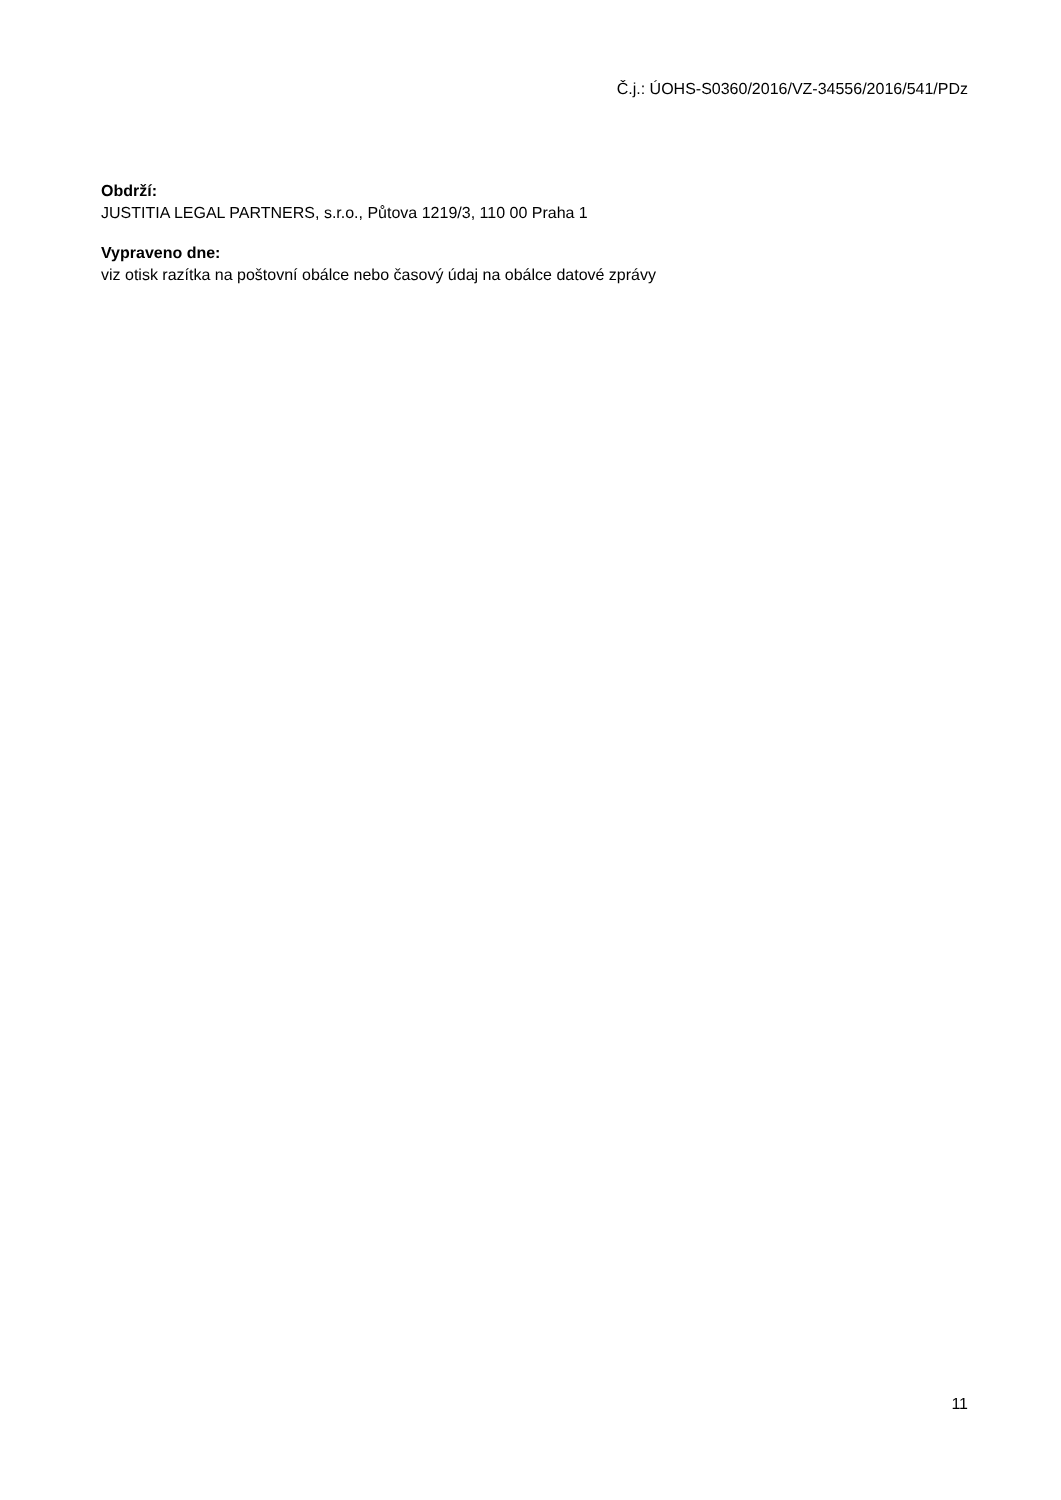Č.j.: ÚOHS-S0360/2016/VZ-34556/2016/541/PDz
Obdrží:
JUSTITIA LEGAL PARTNERS, s.r.o., Půtova 1219/3, 110 00 Praha 1
Vypraveno dne:
viz otisk razítka na poštovní obálce nebo časový údaj na obálce datové zprávy
11